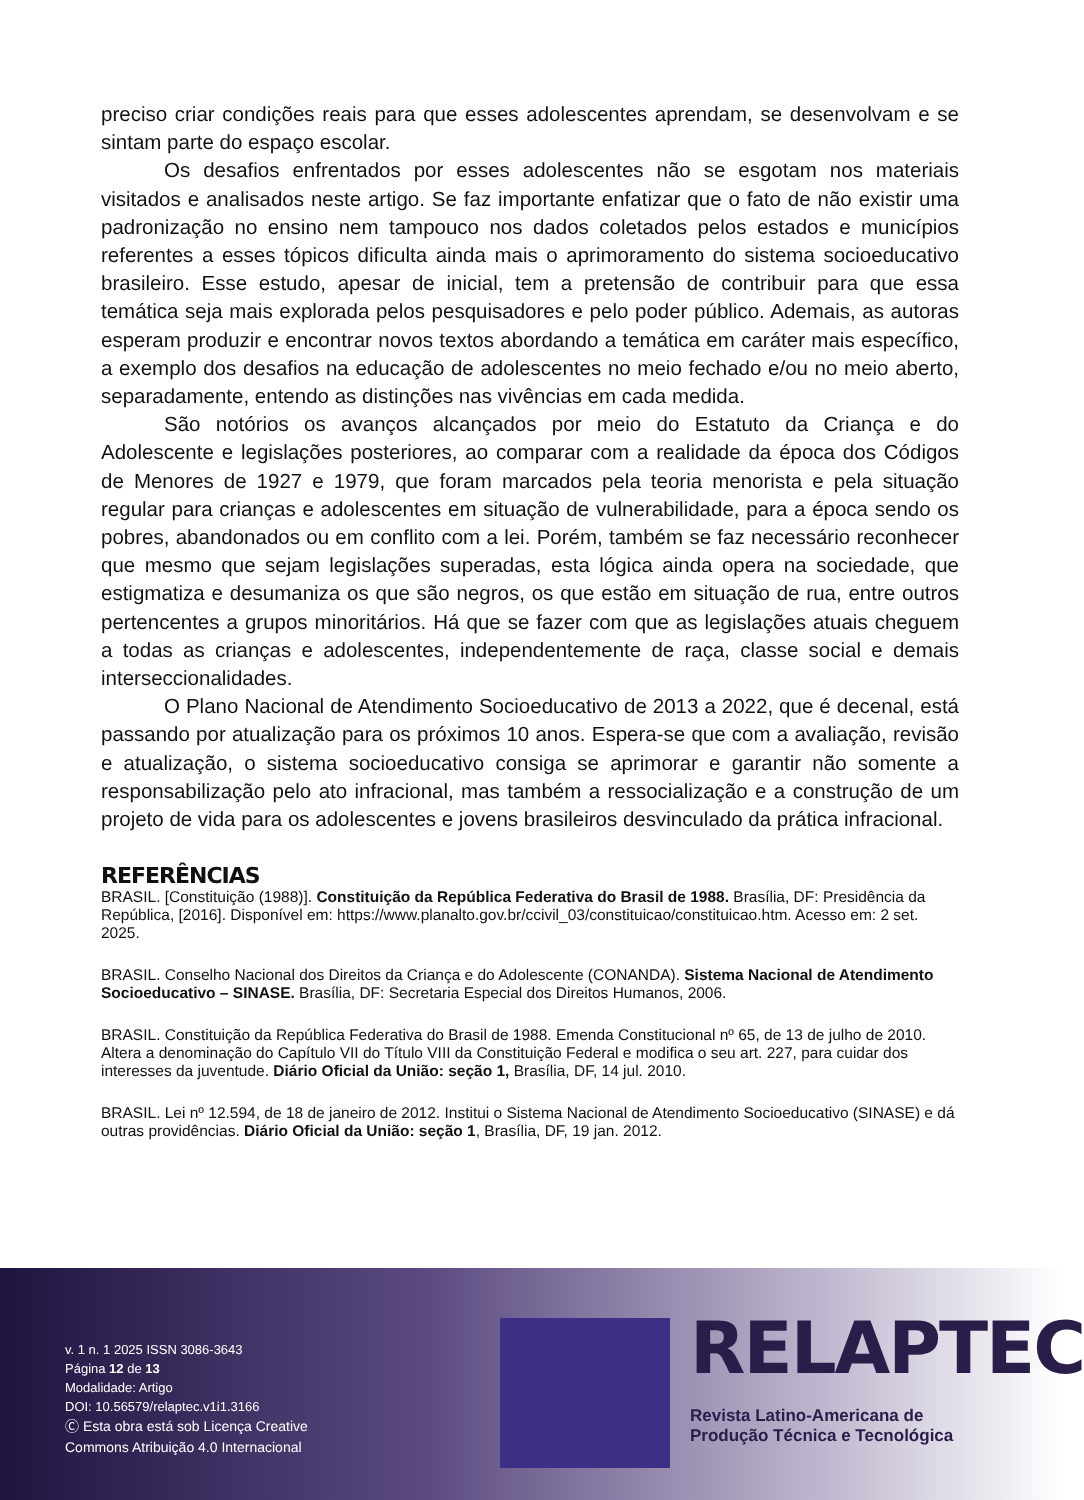preciso criar condições reais para que esses adolescentes aprendam, se desenvolvam e se sintam parte do espaço escolar.
Os desafios enfrentados por esses adolescentes não se esgotam nos materiais visitados e analisados neste artigo. Se faz importante enfatizar que o fato de não existir uma padronização no ensino nem tampouco nos dados coletados pelos estados e municípios referentes a esses tópicos dificulta ainda mais o aprimoramento do sistema socioeducativo brasileiro. Esse estudo, apesar de inicial, tem a pretensão de contribuir para que essa temática seja mais explorada pelos pesquisadores e pelo poder público. Ademais, as autoras esperam produzir e encontrar novos textos abordando a temática em caráter mais específico, a exemplo dos desafios na educação de adolescentes no meio fechado e/ou no meio aberto, separadamente, entendo as distinções nas vivências em cada medida.
São notórios os avanços alcançados por meio do Estatuto da Criança e do Adolescente e legislações posteriores, ao comparar com a realidade da época dos Códigos de Menores de 1927 e 1979, que foram marcados pela teoria menorista e pela situação regular para crianças e adolescentes em situação de vulnerabilidade, para a época sendo os pobres, abandonados ou em conflito com a lei. Porém, também se faz necessário reconhecer que mesmo que sejam legislações superadas, esta lógica ainda opera na sociedade, que estigmatiza e desumaniza os que são negros, os que estão em situação de rua, entre outros pertencentes a grupos minoritários. Há que se fazer com que as legislações atuais cheguem a todas as crianças e adolescentes, independentemente de raça, classe social e demais interseccionalidades.
O Plano Nacional de Atendimento Socioeducativo de 2013 a 2022, que é decenal, está passando por atualização para os próximos 10 anos. Espera-se que com a avaliação, revisão e atualização, o sistema socioeducativo consiga se aprimorar e garantir não somente a responsabilização pelo ato infracional, mas também a ressocialização e a construção de um projeto de vida para os adolescentes e jovens brasileiros desvinculado da prática infracional.
REFERÊNCIAS
BRASIL. [Constituição (1988)]. Constituição da República Federativa do Brasil de 1988. Brasília, DF: Presidência da República, [2016]. Disponível em: https://www.planalto.gov.br/ccivil_03/constituicao/constituicao.htm. Acesso em: 2 set. 2025.
BRASIL. Conselho Nacional dos Direitos da Criança e do Adolescente (CONANDA). Sistema Nacional de Atendimento Socioeducativo – SINASE. Brasília, DF: Secretaria Especial dos Direitos Humanos, 2006.
BRASIL. Constituição da República Federativa do Brasil de 1988. Emenda Constitucional nº 65, de 13 de julho de 2010. Altera a denominação do Capítulo VII do Título VIII da Constituição Federal e modifica o seu art. 227, para cuidar dos interesses da juventude. Diário Oficial da União: seção 1, Brasília, DF, 14 jul. 2010.
BRASIL. Lei nº 12.594, de 18 de janeiro de 2012. Institui o Sistema Nacional de Atendimento Socioeducativo (SINASE) e dá outras providências. Diário Oficial da União: seção 1, Brasília, DF, 19 jan. 2012.
v. 1 n. 1 2025 ISSN 3086-3643
Página 12 de 13
Modalidade: Artigo
DOI: 10.56579/relaptec.v1i1.3166
Ⓒ Esta obra está sob Licença Creative
Commons Atribuição 4.0 Internacional
RELAPTEC
Revista Latino-Americana de
Produção Técnica e Tecnológica